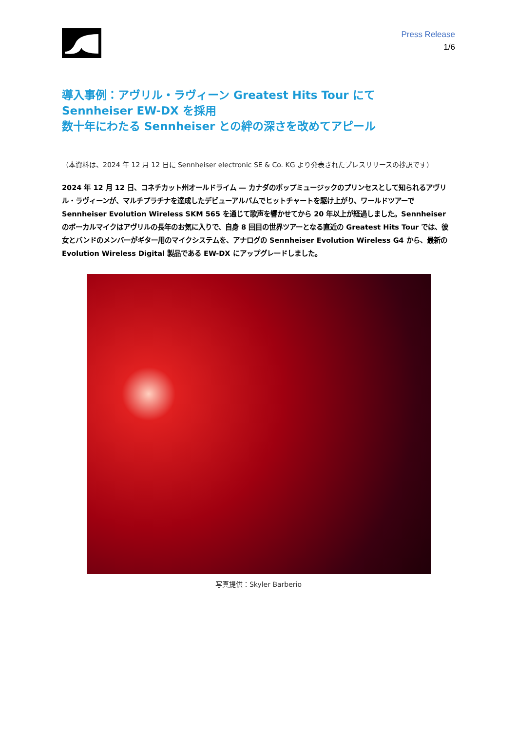Press Release
1/6
導入事例：アヴリル・ラヴィーン Greatest Hits Tour にて
Sennheiser EW-DX を採用
数十年にわたる Sennheiser との絆の深さを改めてアピール
（本資料は、2024 年 12 月 12 日に Sennheiser electronic SE & Co. KG より発表されたプレスリリースの抄訳です）
2024 年 12 月 12 日、コネチカット州オールドライム ― カナダのポップミュージックのプリンセスとして知られるアヴリル・ラヴィーンが、マルチプラチナを達成したデビューアルバムでヒットチャートを駆け上がり、ワールドツアーで Sennheiser Evolution Wireless SKM 565 を通じて歌声を響かせてから 20 年以上が経過しました。Sennheiser のボーカルマイクはアヴリルの長年のお気に入りで、自身 8 回目の世界ツアーとなる直近の Greatest Hits Tour では、彼女とバンドのメンバーがギター用のマイクシステムを、アナログの Sennheiser Evolution Wireless G4 から、最新の Evolution Wireless Digital 製品である EW-DX にアップグレードしました。
写真提供：Skyler Barberio